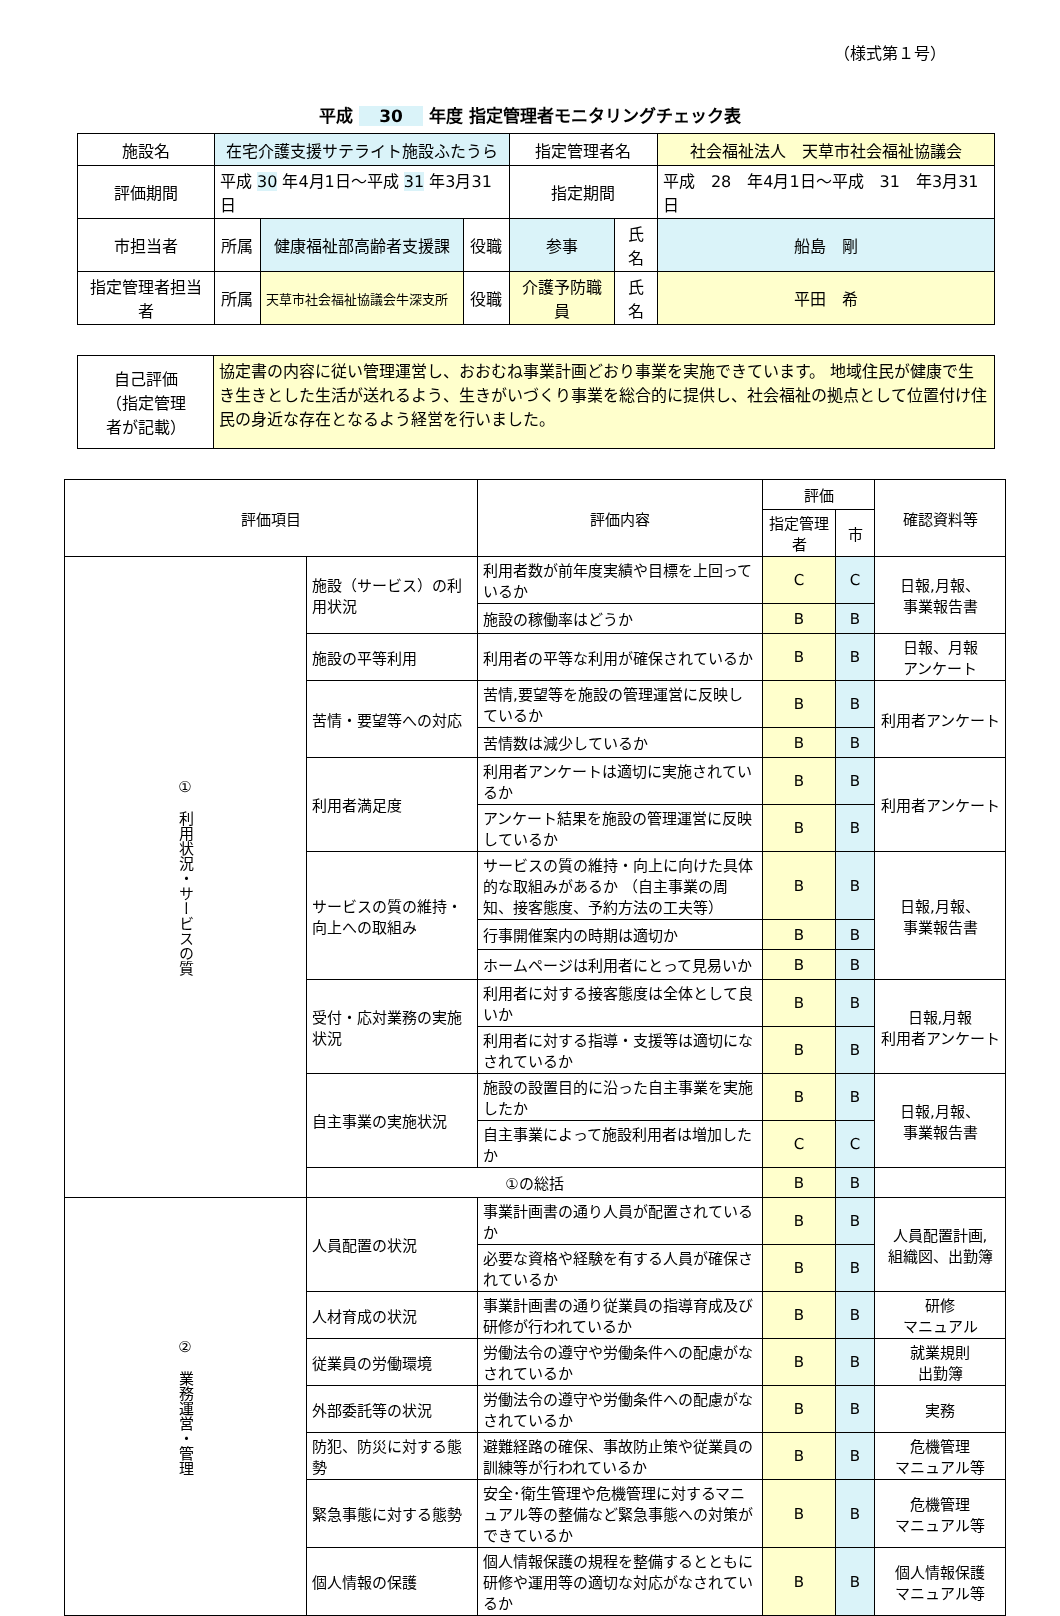（様式第１号）
平成 30 年度 指定管理者モニタリングチェック表
| 施設名 | 在宅介護支援サテライト施設ふたうら | | | 指定管理者名 | | 社会福祉法人 天草市社会福祉協議会 |
| 評価期間 | 平成 30 年4月1日～平成 31 年3月31日 | | | 指定期間 | | 平成 28 年4月1日～平成 31 年3月31日 |
| 市担当者 | 所属 | 健康福祉部高齢者支援課 | 役職 | 参事 | 氏名 | 船島 剛 |
| 指定管理者担当者 | 所属 | 天草市社会福祉協議会牛深支所 | 役職 | 介護予防職員 | 氏名 | 平田 希 |
| 自己評価 （指定管理 者が記載） | 協定書の内容に従い管理運営し、おおむね事業計画どおり事業を実施できています。 地域住民が健康で生き生きとした生活が送れるよう、生きがいづくり事業を総合的に提供し、社会福祉の拠点として位置付け住民の身近な存在となるよう経営を行いました。 |
| 評価項目 | | 評価内容 | 評価 | | 確認資料等 |
| --- | --- | --- | --- | --- | --- |
| | | | 指定管理者 | 市 | |
| ① 利用状況・サービスの質 | 施設（サービス）の利用状況 | 利用者数が前年度実績や目標を上回っているか | C | C | 日報,月報、 事業報告書 |
| | | 施設の稼働率はどうか | B | B | |
| | 施設の平等利用 | 利用者の平等な利用が確保されているか | B | B | 日報、月報 アンケート |
| | 苦情・要望等への対応 | 苦情,要望等を施設の管理運営に反映しているか | B | B | 利用者アンケート |
| | | 苦情数は減少しているか | B | B | |
| | 利用者満足度 | 利用者アンケートは適切に実施されているか | B | B | 利用者アンケート |
| | | アンケート結果を施設の管理運営に反映しているか | B | B | |
| | サービスの質の維持・向上への取組み | サービスの質の維持・向上に向けた具体的な取組みがあるか （自主事業の周知、接客態度、予約方法の工夫等） | B | B | 日報,月報、 事業報告書 |
| | | 行事開催案内の時期は適切か | B | B | |
| | | ホームページは利用者にとって見易いか | B | B | |
| | 受付・応対業務の実施状況 | 利用者に対する接客態度は全体として良いか | B | B | 日報,月報 利用者アンケート |
| | | 利用者に対する指導・支援等は適切になされているか | B | B | |
| | 自主事業の実施状況 | 施設の設置目的に沿った自主事業を実施したか | B | B | 日報,月報、 事業報告書 |
| | | 自主事業によって施設利用者は増加したか | C | C | |
| | ①の総括 | | B | B | |
| ② 業務運営・管理 | 人員配置の状況 | 事業計画書の通り人員が配置されているか | B | B | 人員配置計画, 組織図、出勤簿 |
| | | 必要な資格や経験を有する人員が確保されているか | B | B | |
| | 人材育成の状況 | 事業計画書の通り従業員の指導育成及び研修が行われているか | B | B | 研修 マニュアル |
| | 従業員の労働環境 | 労働法令の遵守や労働条件への配慮がなされているか | B | B | 就業規則 出勤簿 |
| | 外部委託等の状況 | 労働法令の遵守や労働条件への配慮がなされているか | B | B | 実務 |
| | 防犯、防災に対する態勢 | 避難経路の確保、事故防止策や従業員の訓練等が行われているか | B | B | 危機管理 マニュアル等 |
| | 緊急事態に対する態勢 | 安全･衛生管理や危機管理に対するマニュアル等の整備など緊急事態への対策ができているか | B | B | 危機管理 マニュアル等 |
| | 個人情報の保護 | 個人情報保護の規程を整備するとともに研修や運用等の適切な対応がなされているか | B | B | 個人情報保護 マニュアル等 |